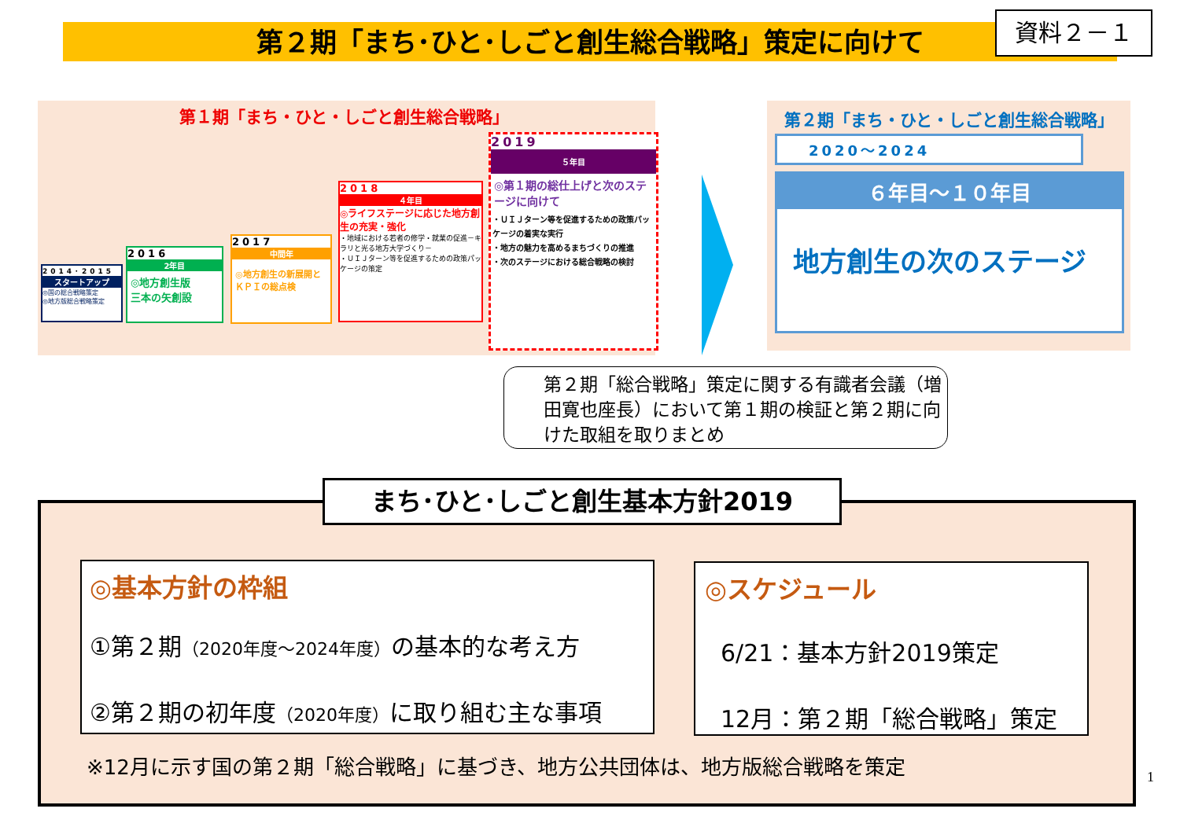第２期「まち･ひと･しごと創生総合戦略」策定に向けて 資料２－１
第１期「まち・ひと・しごと創生総合戦略」
2014･2015
スタートアップ
◎国の総合戦略策定
◎地方版総合戦略策定
2016
2年目
◎地方創生版
三本の矢創設
2017
中間年
◎地方創生の新展開とＫＰＩの総点検
2018
４年目
◎ライフステージに応じた地方創生の充実・強化
・地域における若者の修学・就業の促進－キラリと光る地方大学づくり－
・ＵＩＪターン等を促進するための政策パッケージの策定
2019
５年目
◎第１期の総仕上げと次のステージに向けて
・ＵＩＪターン等を促進するための政策パッケージの着実な実行
・地方の魅力を高めるまちづくりの推進
・次のステージにおける総合戦略の検討
第２期「まち・ひと・しごと創生総合戦略」
2020～2024
６年目～１０年目
地方創生の次のステージ
第２期「総合戦略」策定に関する有識者会議（増田寛也座長）において第１期の検証と第２期に向けた取組を取りまとめ
まち･ひと･しごと創生基本方針2019
◎基本方針の枠組
①第２期（2020年度～2024年度）の基本的な考え方
②第２期の初年度（2020年度）に取り組む主な事項
◎スケジュール
6/21：基本方針2019策定
12月：第２期「総合戦略」策定
※12月に示す国の第２期「総合戦略」に基づき、地方公共団体は、地方版総合戦略を策定
1